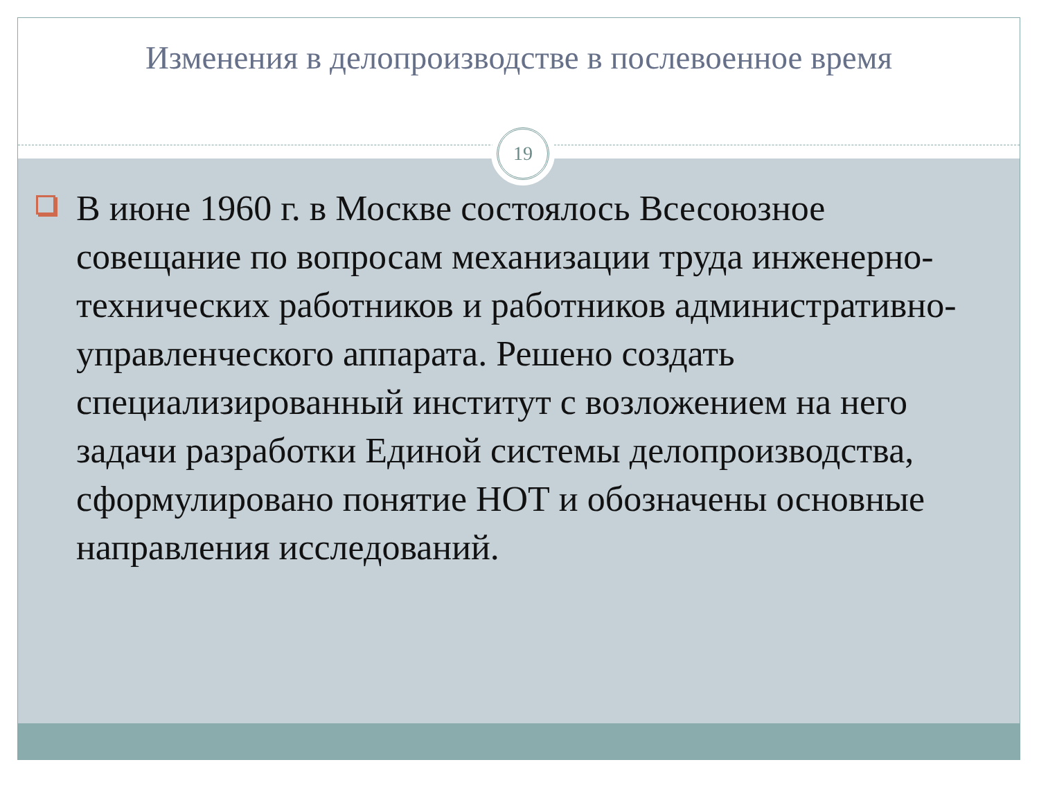Изменения в делопроизводстве в послевоенное время
19
В июне 1960 г. в Москве состоялось Всесоюзное совещание по вопросам механизации труда инженерно-технических работников и работников административно-управленческого аппарата. Решено создать специализированный институт с возложением на него задачи разработки Единой системы делопроизводства, сформулировано понятие НОТ и обозначены основные направления исследований.